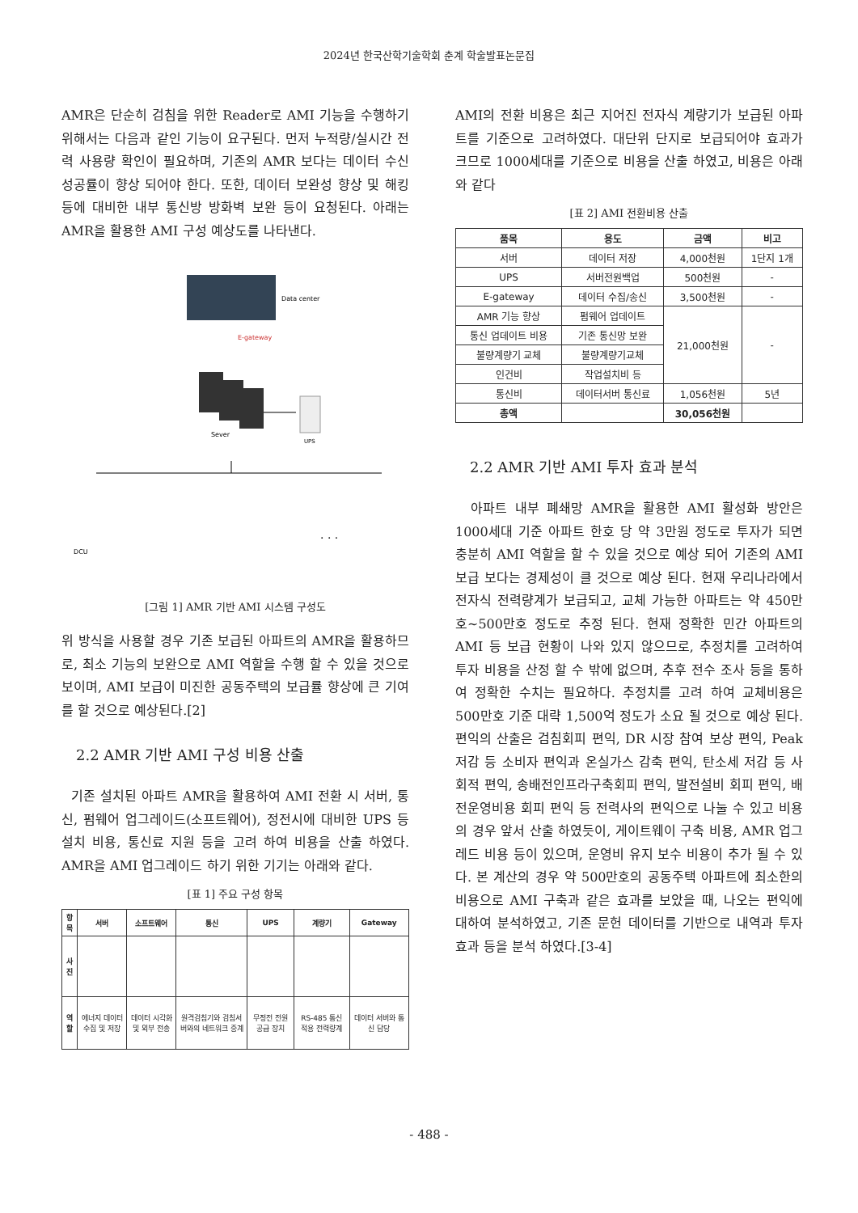2024년 한국산학기술학회 춘계 학술발표논문집
AMR은 단순히 검침을 위한 Reader로 AMI 기능을 수행하기 위해서는 다음과 같인 기능이 요구된다. 먼저 누적량/실시간 전력 사용량 확인이 필요하며, 기존의 AMR 보다는 데이터 수신 성공률이 향상 되어야 한다. 또한, 데이터 보완성 향상 및 해킹 등에 대비한 내부 통신방 방화벽 보완 등이 요청된다. 아래는 AMR을 활용한 AMI 구성 예상도를 나타낸다.
Data center
E-gateway
Sever
UPS
DCU
· · ·
[그림 1] AMR 기반 AMI 시스템 구성도
위 방식을 사용할 경우 기존 보급된 아파트의 AMR을 활용하므로, 최소 기능의 보완으로 AMI 역할을 수행 할 수 있을 것으로 보이며, AMI 보급이 미진한 공동주택의 보급률 향상에 큰 기여를 할 것으로 예상된다.[2]
2.2 AMR 기반 AMI 구성 비용 산출
기존 설치된 아파트 AMR을 활용하여 AMI 전환 시 서버, 통신, 펌웨어 업그레이드(소프트웨어), 정전시에 대비한 UPS 등 설치 비용, 통신료 지원 등을 고려 하여 비용을 산출 하였다. AMR을 AMI 업그레이드 하기 위한 기기는 아래와 같다.
[표 1] 주요 구성 항목
| 항목 | 서버 | 소프트웨어 | 통신 | UPS | 계량기 | Gateway |
| --- | --- | --- | --- | --- | --- | --- |
| 사진 | | | | | | |
| 역할 | 에너지 데이터 수집 및 저장 | 데이터 시각화 및 외부 전송 | 원격검침기와 검침서버와의 네트워크 중계 | 무정전 전원 공급 장치 | RS-485 통신 적용 전력량계 | 데이터 서버와 통신 담당 |
AMI의 전환 비용은 최근 지어진 전자식 계량기가 보급된 아파트를 기준으로 고려하였다. 대단위 단지로 보급되어야 효과가 크므로 1000세대를 기준으로 비용을 산출 하였고, 비용은 아래와 같다
[표 2] AMI 전환비용 산출
| 품목 | 용도 | 금액 | 비고 |
| --- | --- | --- | --- |
| 서버 | 데이터 저장 | 4,000천원 | 1단지 1개 |
| UPS | 서버전원백업 | 500천원 | - |
| E-gateway | 데이터 수집/송신 | 3,500천원 | - |
| AMR 기능 향상 | 펌웨어 업데이트 | 21,000천원 | - |
| 통신 업데이트 비용 | 기존 통신망 보완 | | |
| 불량계량기 교체 | 불량계량기교체 | | |
| 인건비 | 작업설치비 등 | | |
| 통신비 | 데이터서버 통신료 | 1,056천원 | 5년 |
| 총액 | | 30,056천원 | |
2.2 AMR 기반 AMI 투자 효과 분석
아파트 내부 폐쇄망 AMR을 활용한 AMI 활성화 방안은 1000세대 기준 아파트 한호 당 약 3만원 정도로 투자가 되면 충분히 AMI 역할을 할 수 있을 것으로 예상 되어 기존의 AMI 보급 보다는 경제성이 클 것으로 예상 된다. 현재 우리나라에서 전자식 전력량계가 보급되고, 교체 가능한 아파트는 약 450만호~500만호 정도로 추정 된다. 현재 정확한 민간 아파트의 AMI 등 보급 현황이 나와 있지 않으므로, 추정치를 고려하여 투자 비용을 산정 할 수 밖에 없으며, 추후 전수 조사 등을 통하여 정확한 수치는 필요하다. 추정치를 고려 하여 교체비용은 500만호 기준 대략 1,500억 정도가 소요 될 것으로 예상 된다. 편익의 산출은 검침회피 편익, DR 시장 참여 보상 편익, Peak 저감 등 소비자 편익과 온실가스 감축 편익, 탄소세 저감 등 사회적 편익, 송배전인프라구축회피 편익, 발전설비 회피 편익, 배전운영비용 회피 편익 등 전력사의 편익으로 나눌 수 있고 비용의 경우 앞서 산출 하였듯이, 게이트웨이 구축 비용, AMR 업그레드 비용 등이 있으며, 운영비 유지 보수 비용이 추가 될 수 있다. 본 계산의 경우 약 500만호의 공동주택 아파트에 최소한의 비용으로 AMI 구축과 같은 효과를 보았을 때, 나오는 편익에 대하여 분석하였고, 기존 문헌 데이터를 기반으로 내역과 투자 효과 등을 분석 하였다.[3-4]
- 488 -